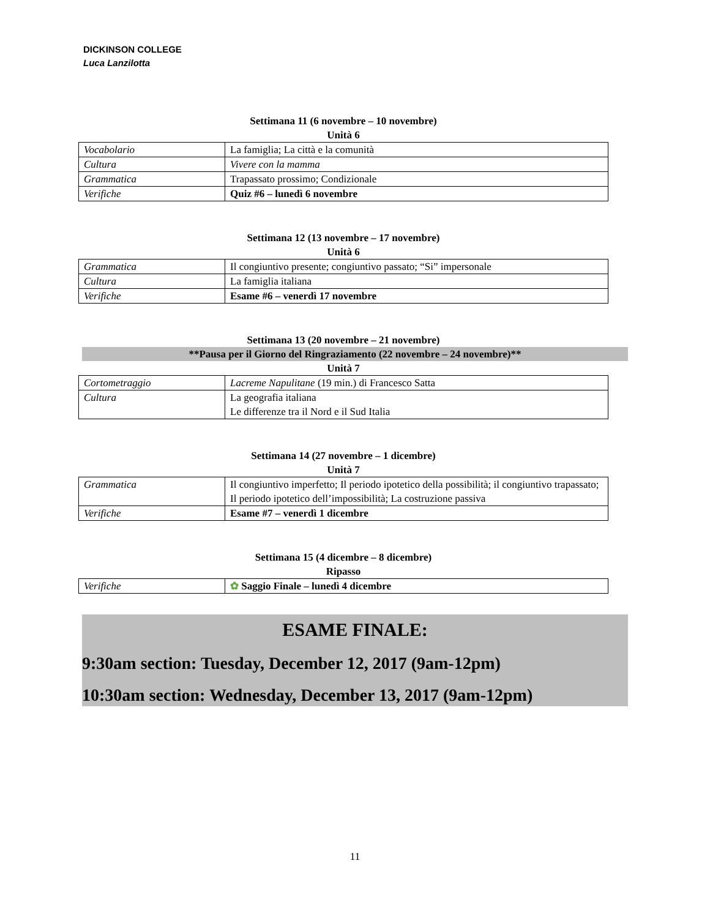DICKINSON COLLEGE
Luca Lanzilotta
Settimana 11 (6 novembre – 10 novembre)
Unità 6
| Vocabolario | La famiglia; La città e la comunità |
| Cultura | Vivere con la mamma |
| Grammatica | Trapassato prossimo; Condizionale |
| Verifiche | Quiz #6 – lunedì 6 novembre |
Settimana 12 (13 novembre – 17 novembre)
Unità 6
| Grammatica | Il congiuntivo presente; congiuntivo passato; “Si” impersonale |
| Cultura | La famiglia italiana |
| Verifiche | Esame #6 – venerdì 17 novembre |
Settimana 13 (20 novembre – 21 novembre)
**Pausa per il Giorno del Ringraziamento (22 novembre – 24 novembre)**
Unità 7
| Cortometraggio | Lacreme Napulitane (19 min.) di Francesco Satta |
| Cultura | La geografia italiana Le differenze tra il Nord e il Sud Italia |
Settimana 14 (27 novembre – 1 dicembre)
Unità 7
| Grammatica | Il congiuntivo imperfetto; Il periodo ipotetico della possibilità; il congiuntivo trapassato; Il periodo ipotetico dell’impossibilità; La costruzione passiva |
| Verifiche | Esame #7 – venerdì 1 dicembre |
Settimana 15 (4 dicembre – 8 dicembre)
Ripasso
| Verifiche | ✿ Saggio Finale – lunedì 4 dicembre |
ESAME FINALE:
9:30am section: Tuesday, December 12, 2017 (9am-12pm)
10:30am section: Wednesday, December 13, 2017 (9am-12pm)
11